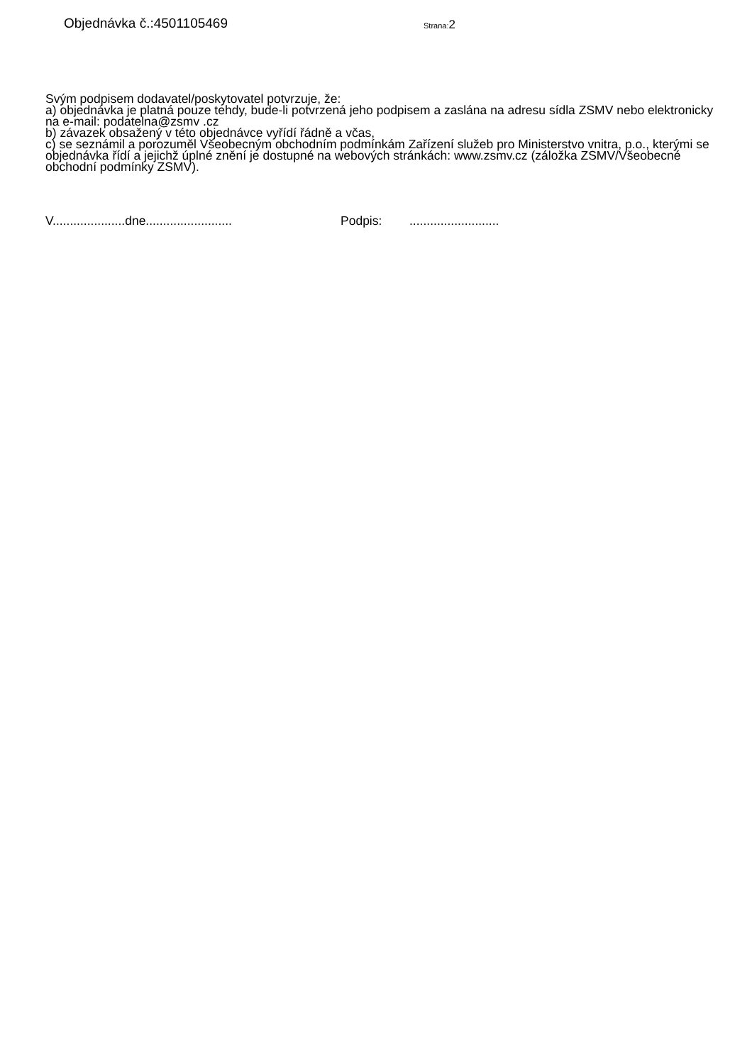Objednávka č.:4501105469 Strana:2
Svým podpisem dodavatel/poskytovatel potvrzuje, že:
a) objednávka je platná pouze tehdy, bude-li potvrzená jeho podpisem a zaslána na adresu sídla ZSMV nebo elektronicky na e-mail: podatelna@zsmv .cz
b) závazek obsažený v této objednávce vyřídí řádně a včas,
c) se seznámil a porozuměl Všeobecným obchodním podmínkám Zařízení služeb pro Ministerstvo vnitra, p.o., kterými se objednávka řídí a jejichž úplné znění je dostupné na webových stránkách: www.zsmv.cz (záložka ZSMV/Všeobecné obchodní podmínky ZSMV).
V.....................dne......................... Podpis:..........................